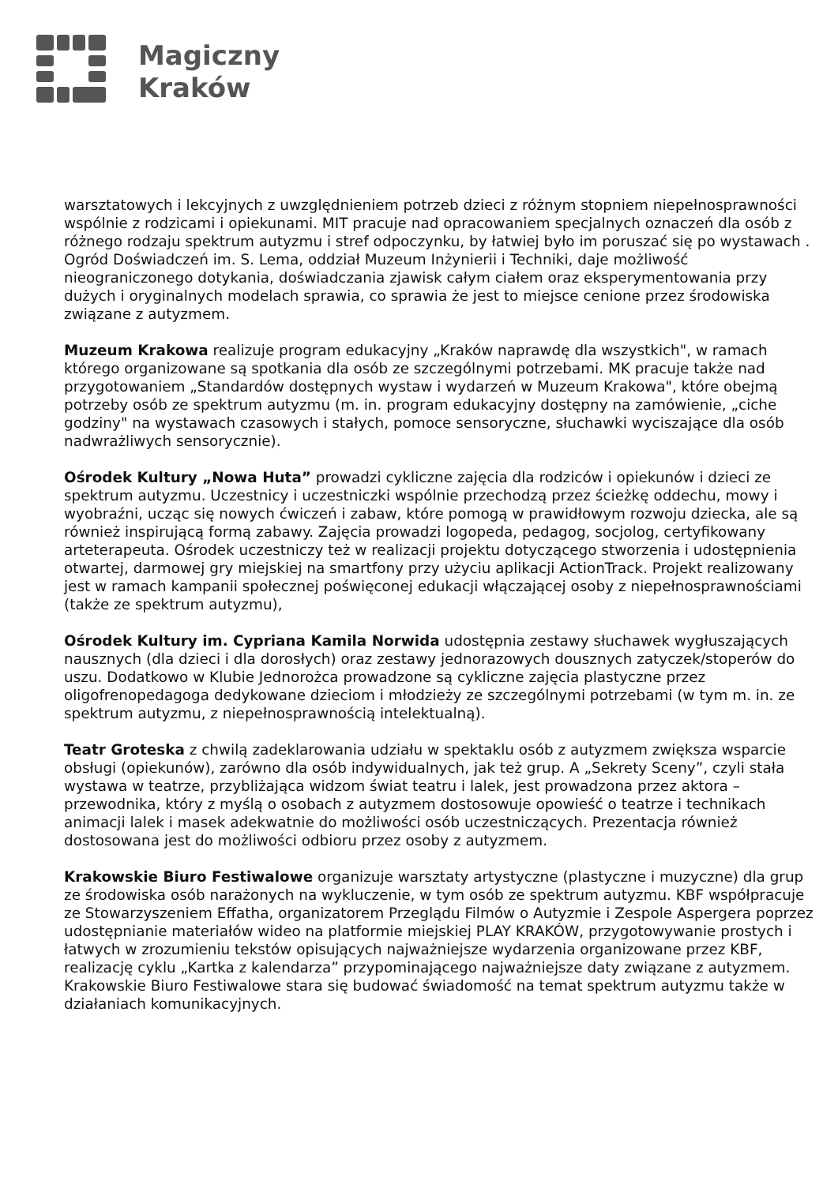Magiczny
Kraków
warsztatowych i lekcyjnych z uwzględnieniem potrzeb dzieci z różnym stopniem niepełnosprawności wspólnie z rodzicami i opiekunami. MIT pracuje nad opracowaniem specjalnych oznaczeń dla osób z różnego rodzaju spektrum autyzmu i stref odpoczynku, by łatwiej było im poruszać się po wystawach . Ogród Doświadczeń im. S. Lema, oddział Muzeum Inżynierii i Techniki, daje możliwość nieograniczonego dotykania, doświadczania zjawisk całym ciałem oraz eksperymentowania przy dużych i oryginalnych modelach sprawia, co sprawia że jest to miejsce cenione przez środowiska związane z autyzmem.
Muzeum Krakowa realizuje program edukacyjny „Kraków naprawdę dla wszystkich", w ramach którego organizowane są spotkania dla osób ze szczególnymi potrzebami. MK pracuje także nad przygotowaniem „Standardów dostępnych wystaw i wydarzeń w Muzeum Krakowa", które obejmą potrzeby osób ze spektrum autyzmu (m. in. program edukacyjny dostępny na zamówienie, „ciche godziny" na wystawach czasowych i stałych, pomoce sensoryczne, słuchawki wyciszające dla osób nadwrażliwych sensorycznie).
Ośrodek Kultury „Nowa Huta” prowadzi cykliczne zajęcia dla rodziców i opiekunów i dzieci ze spektrum autyzmu. Uczestnicy i uczestniczki wspólnie przechodzą przez ścieżkę oddechu, mowy i wyobraźni, ucząc się nowych ćwiczeń i zabaw, które pomogą w prawidłowym rozwoju dziecka, ale są również inspirującą formą zabawy. Zajęcia prowadzi logopeda, pedagog, socjolog, certyfikowany arteterapeuta. Ośrodek uczestniczy też w realizacji projektu dotyczącego stworzenia i udostępnienia otwartej, darmowej gry miejskiej na smartfony przy użyciu aplikacji ActionTrack. Projekt realizowany jest w ramach kampanii społecznej poświęconej edukacji włączającej osoby z niepełnosprawnościami (także ze spektrum autyzmu),
Ośrodek Kultury im. Cypriana Kamila Norwida udostępnia zestawy słuchawek wygłuszających nausznych (dla dzieci i dla dorosłych) oraz zestawy jednorazowych dousznych zatyczek/stoperów do uszu. Dodatkowo w Klubie Jednorożca prowadzone są cykliczne zajęcia plastyczne przez oligofrenopedagoga dedykowane dzieciom i młodzieży ze szczególnymi potrzebami (w tym m. in. ze spektrum autyzmu, z niepełnosprawnością intelektualną).
Teatr Groteska z chwilą zadeklarowania udziału w spektaklu osób z autyzmem zwiększa wsparcie obsługi (opiekunów), zarówno dla osób indywidualnych, jak też grup. A „Sekrety Sceny”, czyli stała wystawa w teatrze, przybliżająca widzom świat teatru i lalek, jest prowadzona przez aktora – przewodnika, który z myślą o osobach z autyzmem dostosowuje opowieść o teatrze i technikach animacji lalek i masek adekwatnie do możliwości osób uczestniczących. Prezentacja również dostosowana jest do możliwości odbioru przez osoby z autyzmem.
Krakowskie Biuro Festiwalowe organizuje warsztaty artystyczne (plastyczne i muzyczne) dla grup ze środowiska osób narażonych na wykluczenie, w tym osób ze spektrum autyzmu. KBF współpracuje ze Stowarzyszeniem Effatha, organizatorem Przeglądu Filmów o Autyzmie i Zespole Aspergera poprzez udostępnianie materiałów wideo na platformie miejskiej PLAY KRAKÓW, przygotowywanie prostych i łatwych w zrozumieniu tekstów opisujących najważniejsze wydarzenia organizowane przez KBF, realizację cyklu „Kartka z kalendarza” przypominającego najważniejsze daty związane z autyzmem. Krakowskie Biuro Festiwalowe stara się budować świadomość na temat spektrum autyzmu także w działaniach komunikacyjnych.